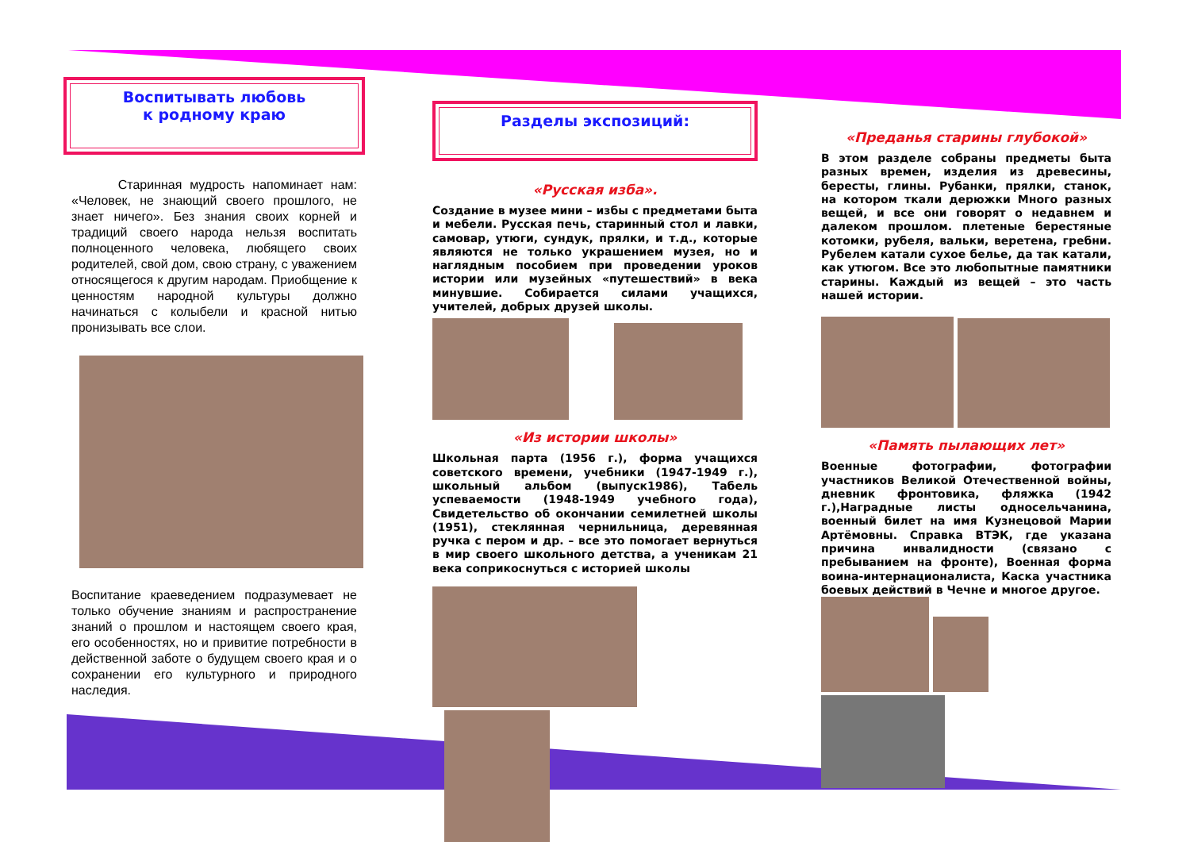Воспитывать любовь
к родному краю
Старинная мудрость напоминает нам: «Человек, не знающий своего прошлого, не знает ничего». Без знания своих корней и традиций своего народа нельзя воспитать полноценного человека, любящего своих родителей, свой дом, свою страну, с уважением относящегося к другим народам. Приобщение к ценностям народной культуры должно начинаться с колыбели и красной нитью пронизывать все слои.
Воспитание краеведением подразумевает не только обучение знаниям и распространение знаний о прошлом и настоящем своего края, его особенностях, но и привитие потребности в действенной заботе о будущем своего края и о сохранении его культурного и природного наследия.
Разделы экспозиций:
«Русская изба».
Создание в музее мини – избы с предметами быта и мебели. Русская печь, старинный стол и лавки, самовар, утюги, сундук, прялки, и т.д., которые являются не только украшением музея, но и наглядным пособием при проведении уроков истории или музейных «путешествий» в века минувшие. Собирается силами учащихся, учителей, добрых друзей школы.
«Из истории школы»
Школьная парта (1956 г.), форма учащихся советского времени, учебники (1947-1949 г.), школьный альбом (выпуск1986), Табель успеваемости (1948-1949 учебного года), Свидетельство об окончании семилетней школы (1951), стеклянная чернильница, деревянная ручка с пером и др. – все это помогает вернуться в мир своего школьного детства, а ученикам 21 века соприкоснуться с историей школы
«Преданья старины глубокой»
В этом разделе собраны предметы быта разных времен, изделия из древесины, бересты, глины. Рубанки, прялки, станок, на котором ткали дерюжки Много разных вещей, и все они говорят о недавнем и далеком прошлом. плетеные берестяные котомки, рубеля, вальки, веретена, гребни. Рубелем катали сухое белье, да так катали, как утюгом. Все это любопытные памятники старины. Каждый из вещей – это часть нашей истории.
«Память пылающих лет»
Военные фотографии, фотографии участников Великой Отечественной войны, дневник фронтовика, фляжка (1942 г.),Наградные листы односельчанина, военный билет на имя Кузнецовой Марии Артёмовны. Справка ВТЭК, где указана причина инвалидности (связано с пребыванием на фронте), Военная форма воина-интернационалиста, Каска участника боевых действий в Чечне и многое другое.